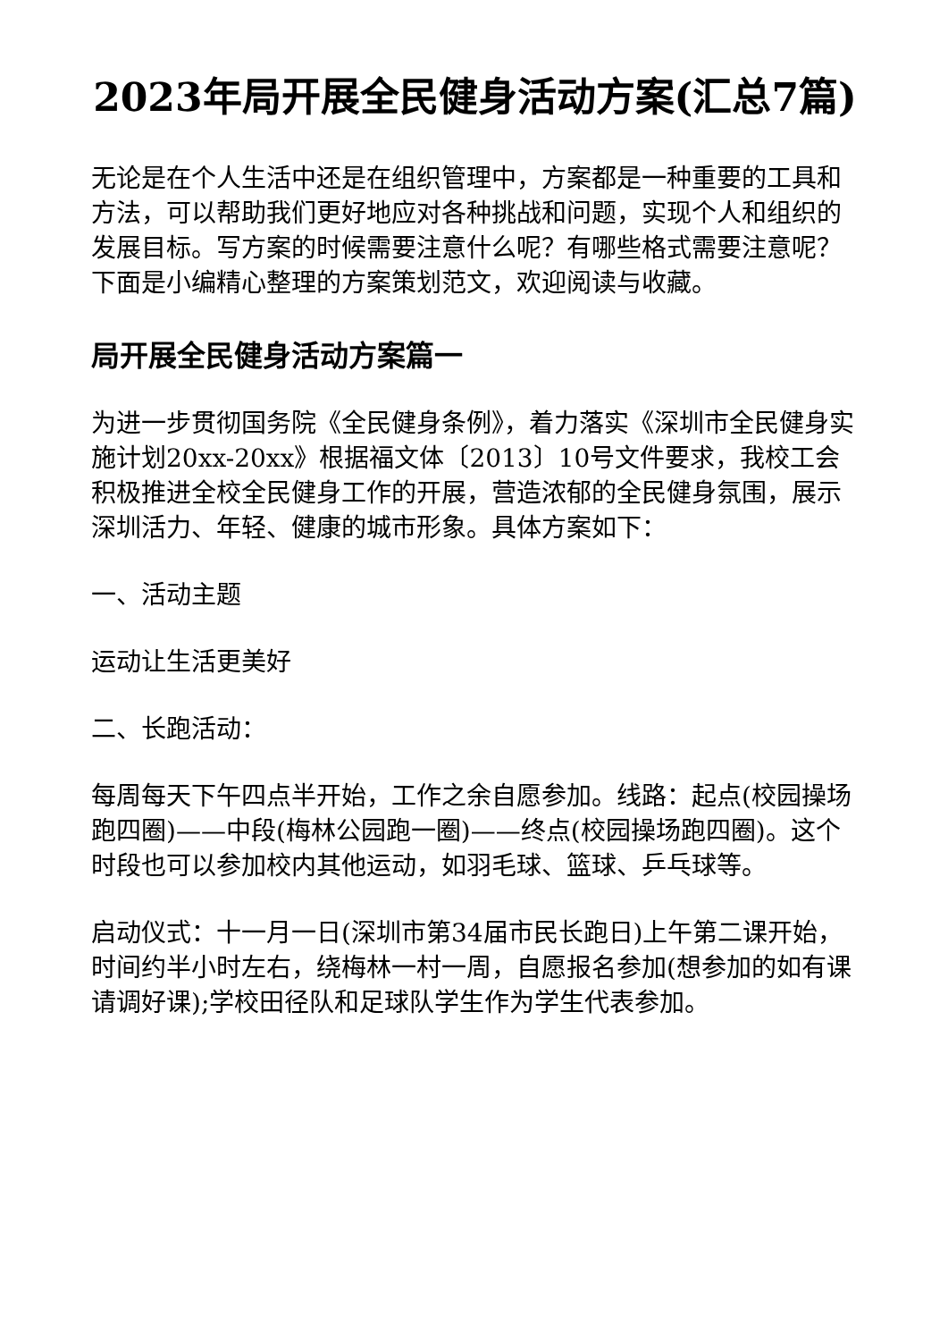2023年局开展全民健身活动方案(汇总7篇)
无论是在个人生活中还是在组织管理中，方案都是一种重要的工具和方法，可以帮助我们更好地应对各种挑战和问题，实现个人和组织的发展目标。写方案的时候需要注意什么呢？有哪些格式需要注意呢？下面是小编精心整理的方案策划范文，欢迎阅读与收藏。
局开展全民健身活动方案篇一
为进一步贯彻国务院《全民健身条例》，着力落实《深圳市全民健身实施计划20xx-20xx》根据福文体〔2013〕10号文件要求，我校工会积极推进全校全民健身工作的开展，营造浓郁的全民健身氛围，展示深圳活力、年轻、健康的城市形象。具体方案如下：
一、活动主题
运动让生活更美好
二、长跑活动：
每周每天下午四点半开始，工作之余自愿参加。线路：起点(校园操场跑四圈)——中段(梅林公园跑一圈)——终点(校园操场跑四圈)。这个时段也可以参加校内其他运动，如羽毛球、篮球、乒乓球等。
启动仪式：十一月一日(深圳市第34届市民长跑日)上午第二课开始，时间约半小时左右，绕梅林一村一周，自愿报名参加(想参加的如有课请调好课);学校田径队和足球队学生作为学生代表参加。